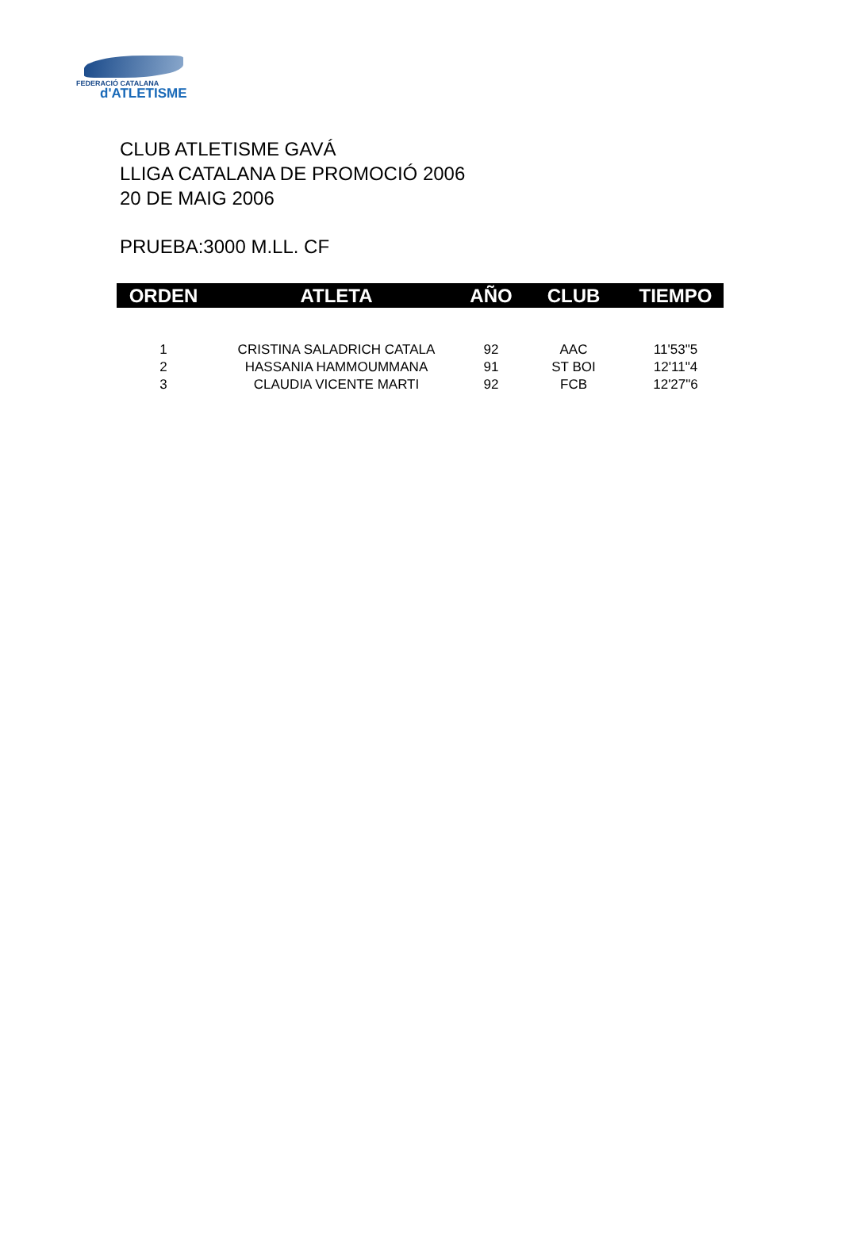FEDERACIÓ CATALANA
d'ATLETISME
CLUB ATLETISME GAVÁ
LLIGA CATALANA DE PROMOCIÓ 2006
20 DE MAIG 2006
PRUEBA:3000 M.LL. CF
| ORDEN | ATLETA | AÑO | CLUB | TIEMPO |
| --- | --- | --- | --- | --- |
| 1 | CRISTINA SALADRICH CATALA | 92 | AAC | 11'53"5 |
| 2 | HASSANIA HAMMOUMMANA | 91 | ST BOI | 12'11"4 |
| 3 | CLAUDIA VICENTE MARTI | 92 | FCB | 12'27"6 |